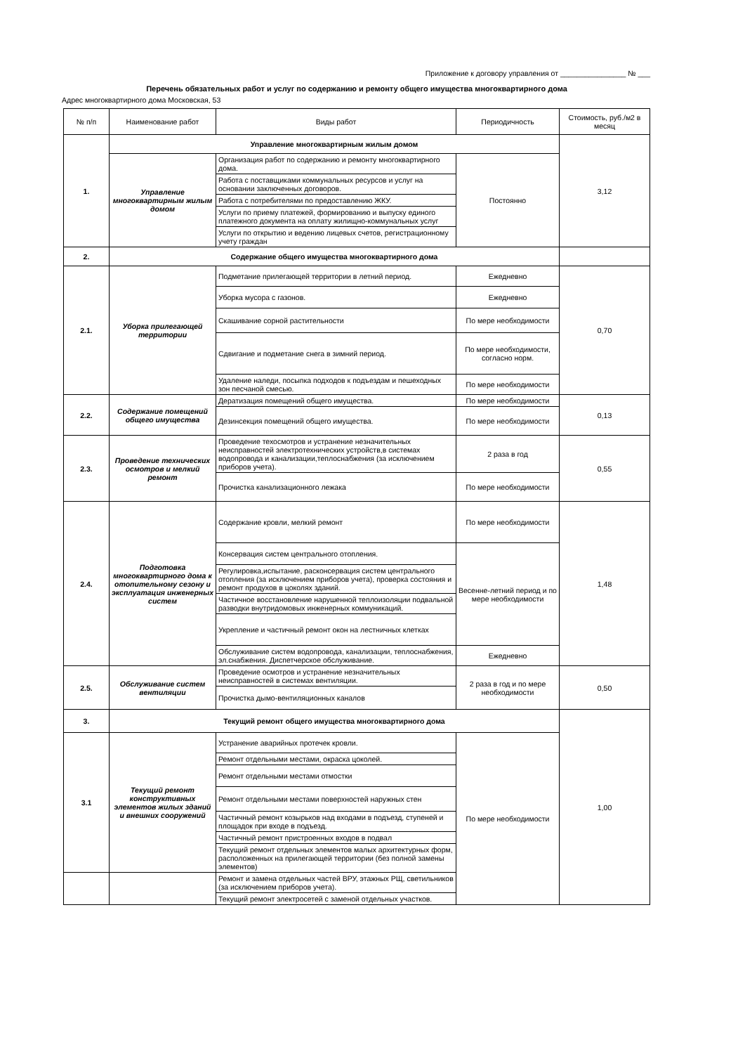Приложение к договору управления от ________________ № ___
Перечень обязательных работ и услуг по содержанию и ремонту общего имущества многоквартирного дома
Адрес многоквартирного дома Московская, 53
| № п/п | Наименование работ | Виды работ | Периодичность | Стоимость, руб./м2 в месяц |
| --- | --- | --- | --- | --- |
| 1. | Управление многоквартирным жилым домом | | | 3,12 |
| | Управление многоквартирным жилым домом | Организация работ по содержанию и ремонту многоквартирного дома. | Постоянно | |
| | | Работа с поставщиками коммунальных ресурсов и услуг на основании заключенных договоров. | | |
| | | Работа с потребителями по предоставлению ЖКУ. | | |
| | | Услуги по приему платежей, формированию и выпуску единого платежного документа на оплату жилищно-коммунальных услуг | | |
| | | Услуги по открытию и ведению лицевых счетов, регистрационному учету граждан | | |
| 2. | Содержание общего имущества многоквартирного дома | | | |
| 2.1. | Уборка прилегающей территории | Подметание прилегающей территории в летний период. | Ежедневно | 0,70 |
| | | Уборка мусора с газонов. | Ежедневно | |
| | | Скашивание сорной растительности | По мере необходимости | |
| | | Сдвигание и подметание снега в зимний период. | По мере необходимости, согласно норм. | |
| | | Удаление наледи, посыпка подходов к подъездам и пешеходных зон песчаной смесью. | По мере необходимости | |
| 2.2. | Содержание помещений общего имущества | Дератизация помещений общего имущества. | По мере необходимости | 0,13 |
| | | Дезинсекция помещений общего имущества. | По мере необходимости | |
| 2.3. | Проведение технических осмотров и мелкий ремонт | Проведение техосмотров и устранение незначительных неисправностей электротехнических устройств,в системах водопровода и канализации,теплоснабжения (за исключением приборов учета). | 2 раза в год | 0,55 |
| | | Прочистка канализационного лежака | По мере необходимости | |
| 2.4. | Подготовка многоквартирного дома к отопительному сезону и эксплуатация инженерных систем | Содержание кровли, мелкий ремонт | По мере необходимости | 1,48 |
| | | Консервация систем центрального отопления. | Весенне-летний период и по мере необходимости | |
| | | Регулировка,испытание, расконсервация систем центрального отопления (за исключением приборов учета), проверка состояния и ремонт продухов в цоколях зданий. | | |
| | | Частичное восстановление нарушенной теплоизоляции подвальной разводки внутридомовых инженерных коммуникаций. | | |
| | | Укрепление и частичный ремонт окон на лестничных клетках | | |
| | | Обслуживание систем водопровода, канализации, теплоснабжения, эл.снабжения. Диспетчерское обслуживание. | Ежедневно | |
| 2.5. | Обслуживание систем вентиляции | Проведение осмотров и устранение незначительных неисправностей в системах вентиляции. | 2 раза в год и по мере необходимости | 0,50 |
| | | Прочистка дымо-вентиляционных каналов | | |
| 3. | Текущий ремонт общего имущества многоквартирного дома | | | 1,00 |
| 3.1 | Текущий ремонт конструктивных элементов жилых зданий и внешних сооружений | Устранение аварийных протечек кровли. | По мере необходимости | |
| | | Ремонт отдельными местами, окраска цоколей. | | |
| | | Ремонт отдельными местами отмостки | | |
| | | Ремонт отдельными местами поверхностей наружных стен | | |
| | | Частичный ремонт козырьков над входами в подъезд, ступеней и площадок при входе в подъезд. | | |
| | | Частичный ремонт пристроенных входов в подвал | | |
| | | Текущий ремонт отдельных элементов малых архитектурных форм, расположенных на прилегающей территории (без полной замены элементов) | | |
| | | Ремонт и замена отдельных частей ВРУ, этажных РЩ, светильников (за исключением приборов учета). | | |
| | | Текущий ремонт электросетей с заменой отдельных участков. | | |